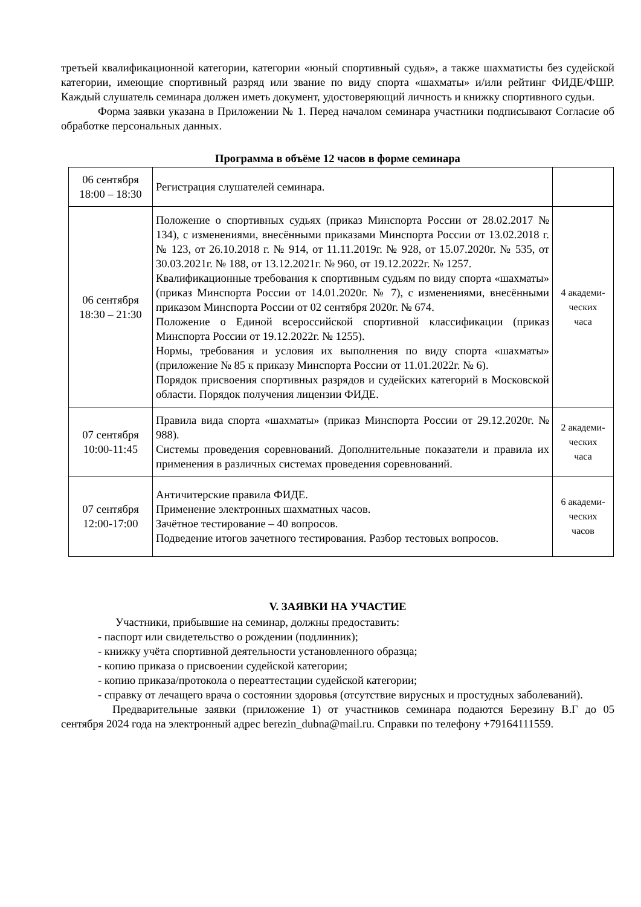третьей квалификационной категории, категории «юный спортивный судья», а также шахматисты без судейской категории, имеющие спортивный разряд или звание по виду спорта «шахматы» и/или рейтинг ФИДЕ/ФШР. Каждый слушатель семинара должен иметь документ, удостоверяющий личность и книжку спортивного судьи.
Форма заявки указана в Приложении № 1. Перед началом семинара участники подписывают Согласие об обработке персональных данных.
Программа в объёме 12 часов в форме семинара
| 06 сентября 18:00 – 18:30 | Регистрация слушателей семинара. | |
| 06 сентября 18:30 – 21:30 | Положение о спортивных судьях (приказ Минспорта России от 28.02.2017 № 134), с изменениями, внесёнными приказами Минспорта России от 13.02.2018 г. № 123, от 26.10.2018 г. № 914, от 11.11.2019г. № 928, от 15.07.2020г. № 535, от 30.03.2021г. № 188, от 13.12.2021г. № 960, от 19.12.2022г. № 1257. Квалификационные требования к спортивным судьям по виду спорта «шахматы» (приказ Минспорта России от 14.01.2020г. № 7), с изменениями, внесёнными приказом Минспорта России от 02 сентября 2020г. № 674. Положение о Единой всероссийской спортивной классификации (приказ Минспорта России от 19.12.2022г. № 1255). Нормы, требования и условия их выполнения по виду спорта «шахматы» (приложение № 85 к приказу Минспорта России от 11.01.2022г. № 6). Порядок присвоения спортивных разрядов и судейских категорий в Московской области. Порядок получения лицензии ФИДЕ. | 4 академи- ческих часа |
| 07 сентября 10:00-11:45 | Правила вида спорта «шахматы» (приказ Минспорта России от 29.12.2020г. № 988). Системы проведения соревнований. Дополнительные показатели и правила их применения в различных системах проведения соревнований. | 2 академи- ческих часа |
| 07 сентября 12:00-17:00 | Античитерские правила ФИДЕ. Применение электронных шахматных часов. Зачётное тестирование – 40 вопросов. Подведение итогов зачетного тестирования. Разбор тестовых вопросов. | 6 академи- ческих часов |
V. ЗАЯВКИ НА УЧАСТИЕ
Участники, прибывшие на семинар, должны предоставить:
- паспорт или свидетельство о рождении (подлинник);
- книжку учёта спортивной деятельности установленного образца;
- копию приказа о присвоении судейской категории;
- копию приказа/протокола о переаттестации судейской категории;
- справку от лечащего врача о состоянии здоровья (отсутствие вирусных и простудных заболеваний).
Предварительные заявки (приложение 1) от участников семинара подаются Березину В.Г до 05 сентября 2024 года на электронный адрес berezin_dubna@mail.ru. Справки по телефону +79164111559.